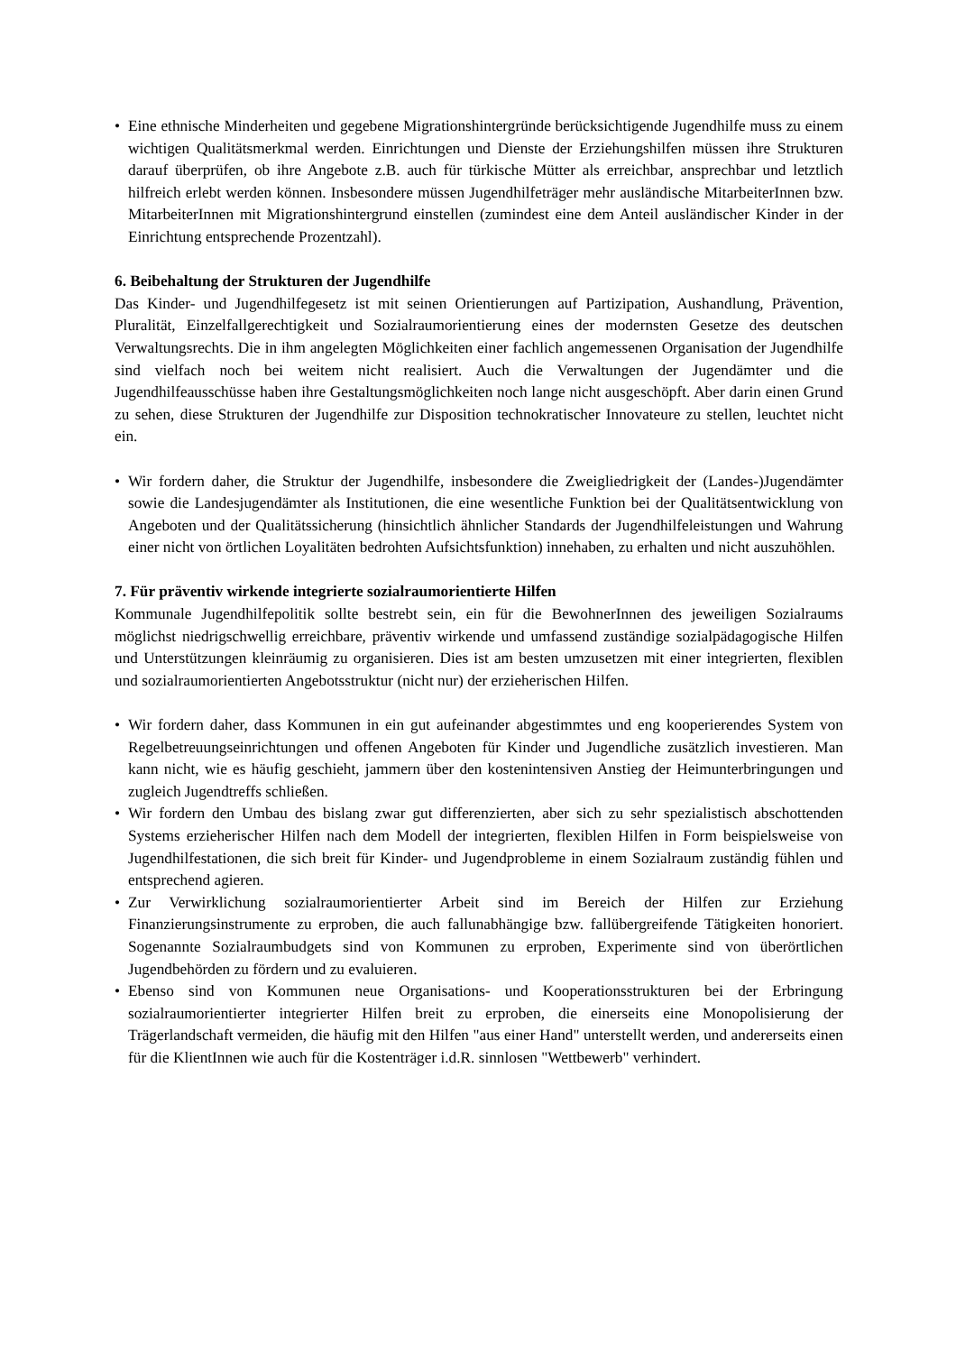• Eine ethnische Minderheiten und gegebene Migrationshintergründe berücksichtigende Jugendhilfe muss zu einem wichtigen Qualitätsmerkmal werden. Einrichtungen und Dienste der Erziehungshilfen müssen ihre Strukturen darauf überprüfen, ob ihre Angebote z.B. auch für türkische Mütter als erreichbar, ansprechbar und letztlich hilfreich erlebt werden können. Insbesondere müssen Jugendhilfeträger mehr ausländische MitarbeiterInnen bzw. MitarbeiterInnen mit Migrationshintergrund einstellen (zumindest eine dem Anteil ausländischer Kinder in der Einrichtung entsprechende Prozentzahl).
6. Beibehaltung der Strukturen der Jugendhilfe
Das Kinder- und Jugendhilfegesetz ist mit seinen Orientierungen auf Partizipation, Aushandlung, Prävention, Pluralität, Einzelfallgerechtigkeit und Sozialraumorientierung eines der modernsten Gesetze des deutschen Verwaltungsrechts. Die in ihm angelegten Möglichkeiten einer fachlich angemessenen Organisation der Jugendhilfe sind vielfach noch bei weitem nicht realisiert. Auch die Verwaltungen der Jugendämter und die Jugendhilfeausschüsse haben ihre Gestaltungsmöglichkeiten noch lange nicht ausgeschöpft. Aber darin einen Grund zu sehen, diese Strukturen der Jugendhilfe zur Disposition technokratischer Innovateure zu stellen, leuchtet nicht ein.
• Wir fordern daher, die Struktur der Jugendhilfe, insbesondere die Zweigliedrigkeit der (Landes-)Jugendämter sowie die Landesjugendämter als Institutionen, die eine wesentliche Funktion bei der Qualitätsentwicklung von Angeboten und der Qualitätssicherung (hinsichtlich ähnlicher Standards der Jugendhilfeleistungen und Wahrung einer nicht von örtlichen Loyalitäten bedrohten Aufsichtsfunktion) innehaben, zu erhalten und nicht auszuhöhlen.
7. Für präventiv wirkende integrierte sozialraumorientierte Hilfen
Kommunale Jugendhilfepolitik sollte bestrebt sein, ein für die BewohnerInnen des jeweiligen Sozialraums möglichst niedrigschwellig erreichbare, präventiv wirkende und umfassend zuständige sozialpädagogische Hilfen und Unterstützungen kleinräumig zu organisieren. Dies ist am besten umzusetzen mit einer integrierten, flexiblen und sozialraumorientierten Angebotsstruktur (nicht nur) der erzieherischen Hilfen.
• Wir fordern daher, dass Kommunen in ein gut aufeinander abgestimmtes und eng kooperierendes System von Regelbetreuungseinrichtungen und offenen Angeboten für Kinder und Jugendliche zusätzlich investieren. Man kann nicht, wie es häufig geschieht, jammern über den kostenintensiven Anstieg der Heimunterbringungen und zugleich Jugendtreffs schließen.
• Wir fordern den Umbau des bislang zwar gut differenzierten, aber sich zu sehr spezialistisch abschottenden Systems erzieherischer Hilfen nach dem Modell der integrierten, flexiblen Hilfen in Form beispielsweise von Jugendhilfestationen, die sich breit für Kinder- und Jugendprobleme in einem Sozialraum zuständig fühlen und entsprechend agieren.
• Zur Verwirklichung sozialraumorientierter Arbeit sind im Bereich der Hilfen zur Erziehung Finanzierungsinstrumente zu erproben, die auch fallunabhängige bzw. fallübergreifende Tätigkeiten honoriert. Sogenannte Sozialraumbudgets sind von Kommunen zu erproben, Experimente sind von überörtlichen Jugendbehörden zu fördern und zu evaluieren.
• Ebenso sind von Kommunen neue Organisations- und Kooperationsstrukturen bei der Erbringung sozialraumorientierter integrierter Hilfen breit zu erproben, die einerseits eine Monopolisierung der Trägerlandschaft vermeiden, die häufig mit den Hilfen "aus einer Hand" unterstellt werden, und andererseits einen für die KlientInnen wie auch für die Kostenträger i.d.R. sinnlosen "Wettbewerb" verhindert.